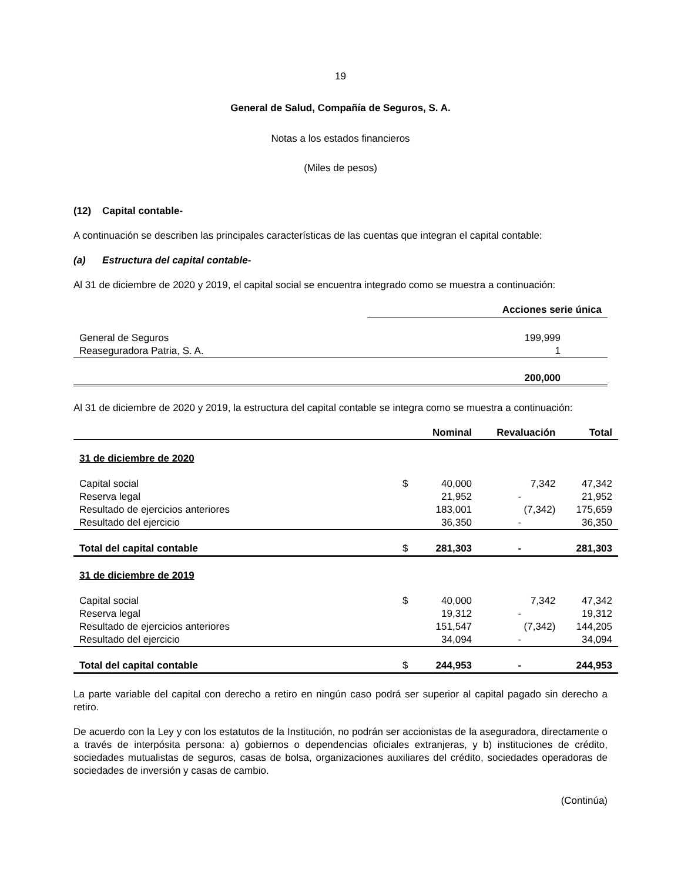19
General de Salud, Compañía de Seguros, S. A.
Notas a los estados financieros
(Miles de pesos)
(12) Capital contable-
A continuación se describen las principales características de las cuentas que integran el capital contable:
(a) Estructura del capital contable-
Al 31 de diciembre de 2020 y 2019, el capital social se encuentra integrado como se muestra a continuación:
| | Acciones serie única |
| --- | --- |
| General de Seguros | 199,999 |
| Reaseguradora Patria, S. A. | 1 |
| | 200,000 |
Al 31 de diciembre de 2020 y 2019, la estructura del capital contable se integra como se muestra a continuación:
| | | Nominal | Revaluación | Total |
| --- | --- | --- | --- | --- |
| 31 de diciembre de 2020 | | | | |
| Capital social | $ | 40,000 | 7,342 | 47,342 |
| Reserva legal | | 21,952 | - | 21,952 |
| Resultado de ejercicios anteriores | | 183,001 | (7,342) | 175,659 |
| Resultado del ejercicio | | 36,350 | - | 36,350 |
| Total del capital contable | $ | 281,303 | - | 281,303 |
| 31 de diciembre de 2019 | | | | |
| Capital social | $ | 40,000 | 7,342 | 47,342 |
| Reserva legal | | 19,312 | - | 19,312 |
| Resultado de ejercicios anteriores | | 151,547 | (7,342) | 144,205 |
| Resultado del ejercicio | | 34,094 | - | 34,094 |
| Total del capital contable | $ | 244,953 | - | 244,953 |
La parte variable del capital con derecho a retiro en ningún caso podrá ser superior al capital pagado sin derecho a retiro.
De acuerdo con la Ley y con los estatutos de la Institución, no podrán ser accionistas de la aseguradora, directamente o a través de interpósita persona: a) gobiernos o dependencias oficiales extranjeras, y b) instituciones de crédito, sociedades mutualistas de seguros, casas de bolsa, organizaciones auxiliares del crédito, sociedades operadoras de sociedades de inversión y casas de cambio.
(Continúa)